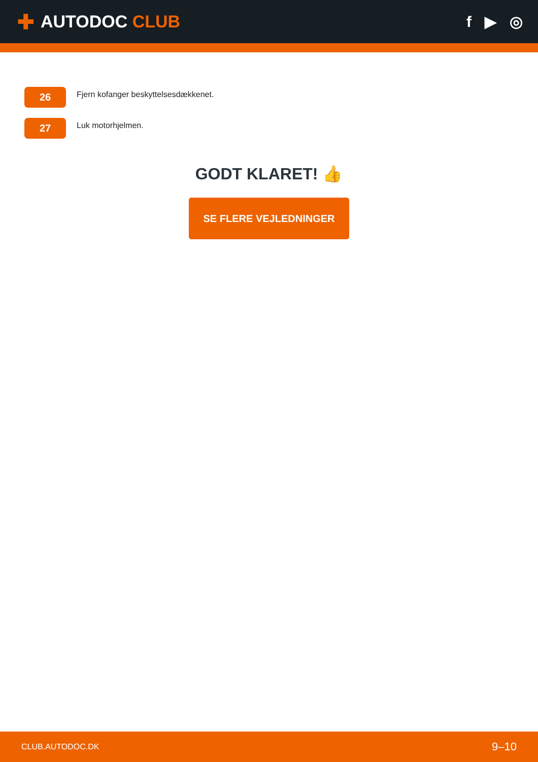✚ AUTODOC CLUB f ▶ ◎
26
Fjern kofanger beskyttelsesdækkenet.
27
Luk motorhjelmen.
GODT KLARET! 👍
SE FLERE VEJLEDNINGER
CLUB.AUTODOC.DK 9–10